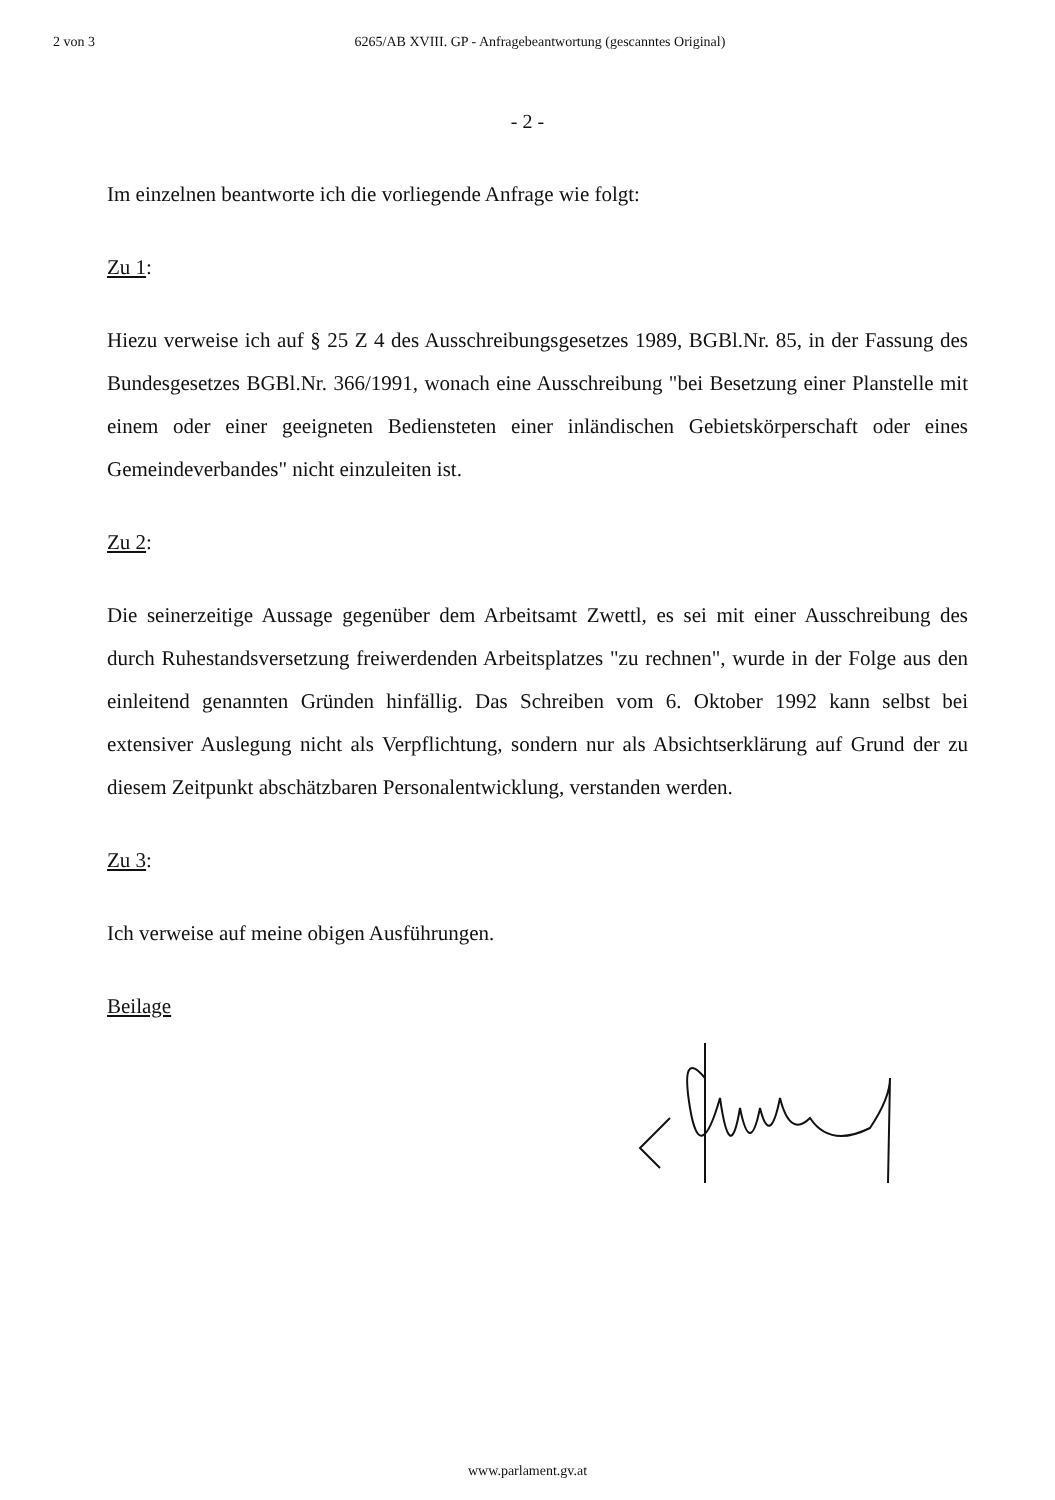2 von 3 6265/AB XVIII. GP - Anfragebeantwortung (gescanntes Original)
- 2 -
Im einzelnen beantworte ich die vorliegende Anfrage wie folgt:
Zu 1:
Hiezu verweise ich auf § 25 Z 4 des Ausschreibungsgesetzes 1989, BGBl.Nr. 85, in der Fassung des Bundesgesetzes BGBl.Nr. 366/1991, wonach eine Ausschreibung "bei Besetzung einer Planstelle mit einem oder einer geeigneten Bediensteten einer inländischen Gebietskörperschaft oder eines Gemeindeverbandes" nicht einzuleiten ist.
Zu 2:
Die seinerzeitige Aussage gegenüber dem Arbeitsamt Zwettl, es sei mit einer Ausschreibung des durch Ruhestandsversetzung freiwerdenden Arbeitsplatzes "zu rechnen", wurde in der Folge aus den einleitend genannten Gründen hinfällig. Das Schreiben vom 6. Oktober 1992 kann selbst bei extensiver Auslegung nicht als Verpflichtung, sondern nur als Absichtserklärung auf Grund der zu diesem Zeitpunkt abschätzbaren Personalentwicklung, verstanden werden.
Zu 3:
Ich verweise auf meine obigen Ausführungen.
Beilage
www.parlament.gv.at